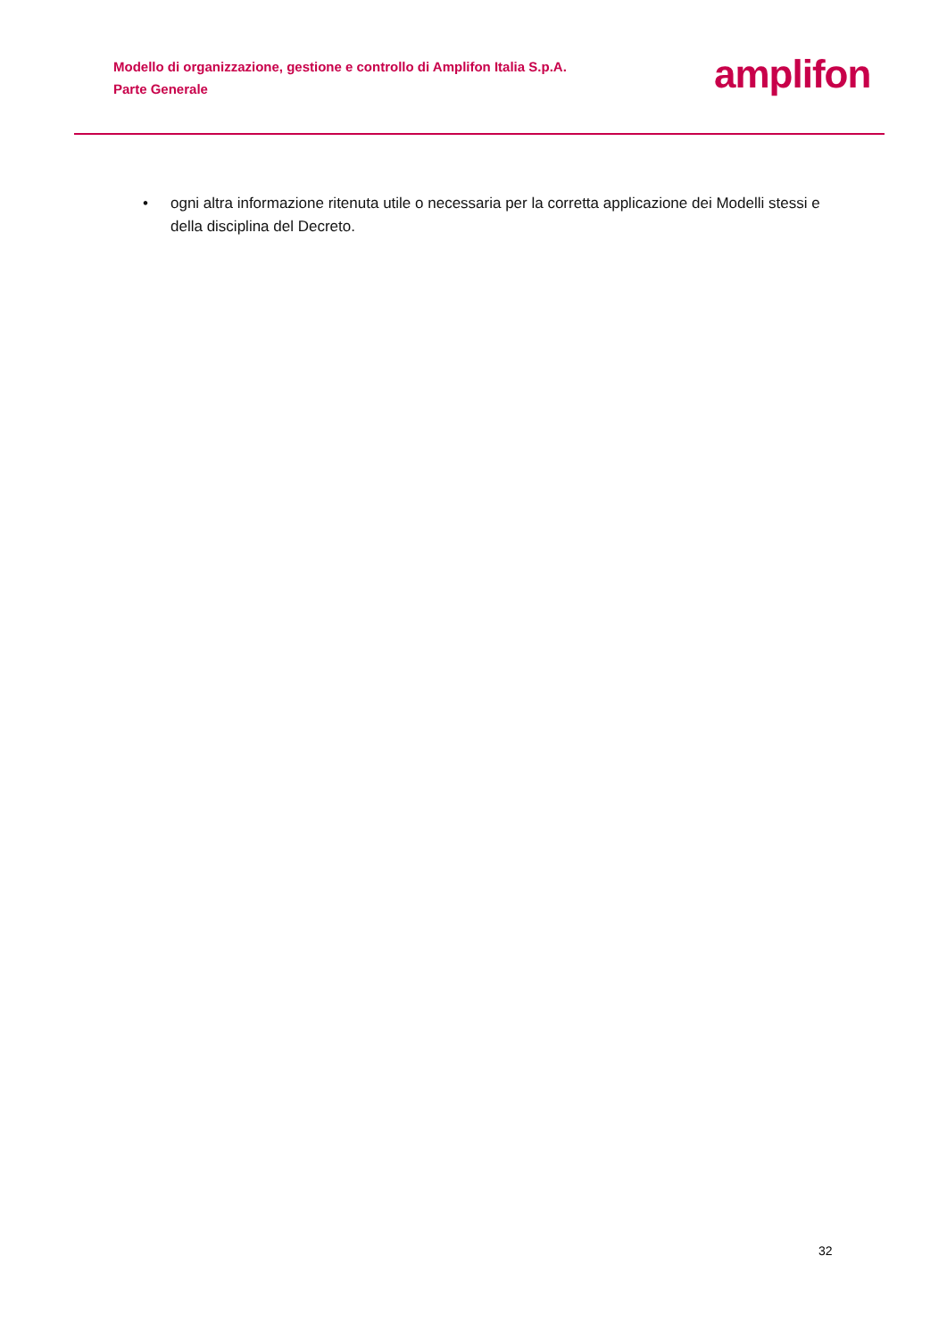Modello di organizzazione, gestione e controllo di Amplifon Italia S.p.A.
Parte Generale
amplifon
• ogni altra informazione ritenuta utile o necessaria per la corretta applicazione dei Modelli stessi e della disciplina del Decreto.
32